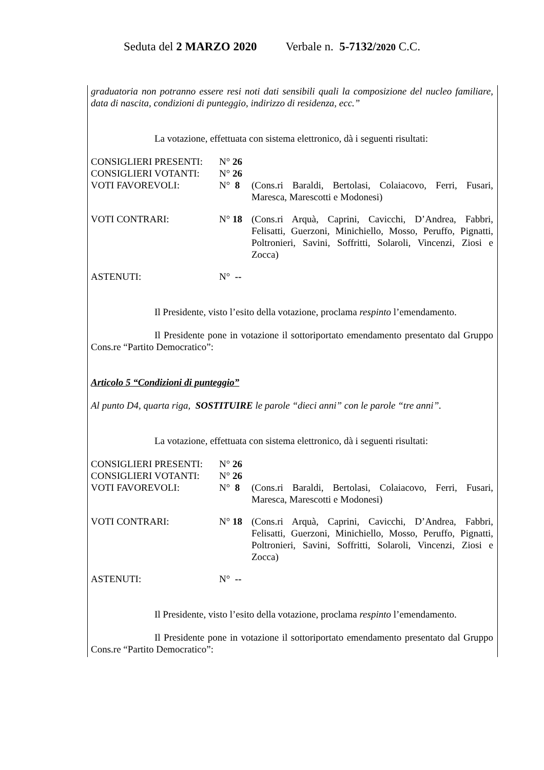Seduta del 2 MARZO 2020 Verbale n. 5-7132/2020 C.C.
graduatoria non potranno essere resi noti dati sensibili quali la composizione del nucleo familiare, data di nascita, condizioni di punteggio, indirizzo di residenza, ecc.”
La votazione, effettuata con sistema elettronico, dà i seguenti risultati:
| CONSIGLIERI PRESENTI: | N° 26 | |
| CONSIGLIERI VOTANTI: | N° 26 | |
| VOTI FAVOREVOLI: | N° 8 | (Cons.ri Baraldi, Bertolasi, Colaiacovo, Ferri, Fusari, Maresca, Marescotti e Modonesi) |
| VOTI CONTRARI: | N° 18 | (Cons.ri Arquà, Caprini, Cavicchi, D’Andrea, Fabbri, Felisatti, Guerzoni, Minichiello, Mosso, Peruffo, Pignatti, Poltronieri, Savini, Soffritti, Solaroli, Vincenzi, Ziosi e Zocca) |
| ASTENUTI: | N° -- | |
Il Presidente, visto l’esito della votazione, proclama respinto l’emendamento.
Il Presidente pone in votazione il sottoriportato emendamento presentato dal Gruppo Cons.re “Partito Democratico”:
Articolo 5 “Condizioni di punteggio”
Al punto D4, quarta riga, SOSTITUIRE le parole “dieci anni” con le parole “tre anni”.
La votazione, effettuata con sistema elettronico, dà i seguenti risultati:
| CONSIGLIERI PRESENTI: | N° 26 | |
| CONSIGLIERI VOTANTI: | N° 26 | |
| VOTI FAVOREVOLI: | N° 8 | (Cons.ri Baraldi, Bertolasi, Colaiacovo, Ferri, Fusari, Maresca, Marescotti e Modonesi) |
| VOTI CONTRARI: | N° 18 | (Cons.ri Arquà, Caprini, Cavicchi, D’Andrea, Fabbri, Felisatti, Guerzoni, Minichiello, Mosso, Peruffo, Pignatti, Poltronieri, Savini, Soffritti, Solaroli, Vincenzi, Ziosi e Zocca) |
| ASTENUTI: | N° -- | |
Il Presidente, visto l’esito della votazione, proclama respinto l’emendamento.
Il Presidente pone in votazione il sottoriportato emendamento presentato dal Gruppo Cons.re “Partito Democratico”: